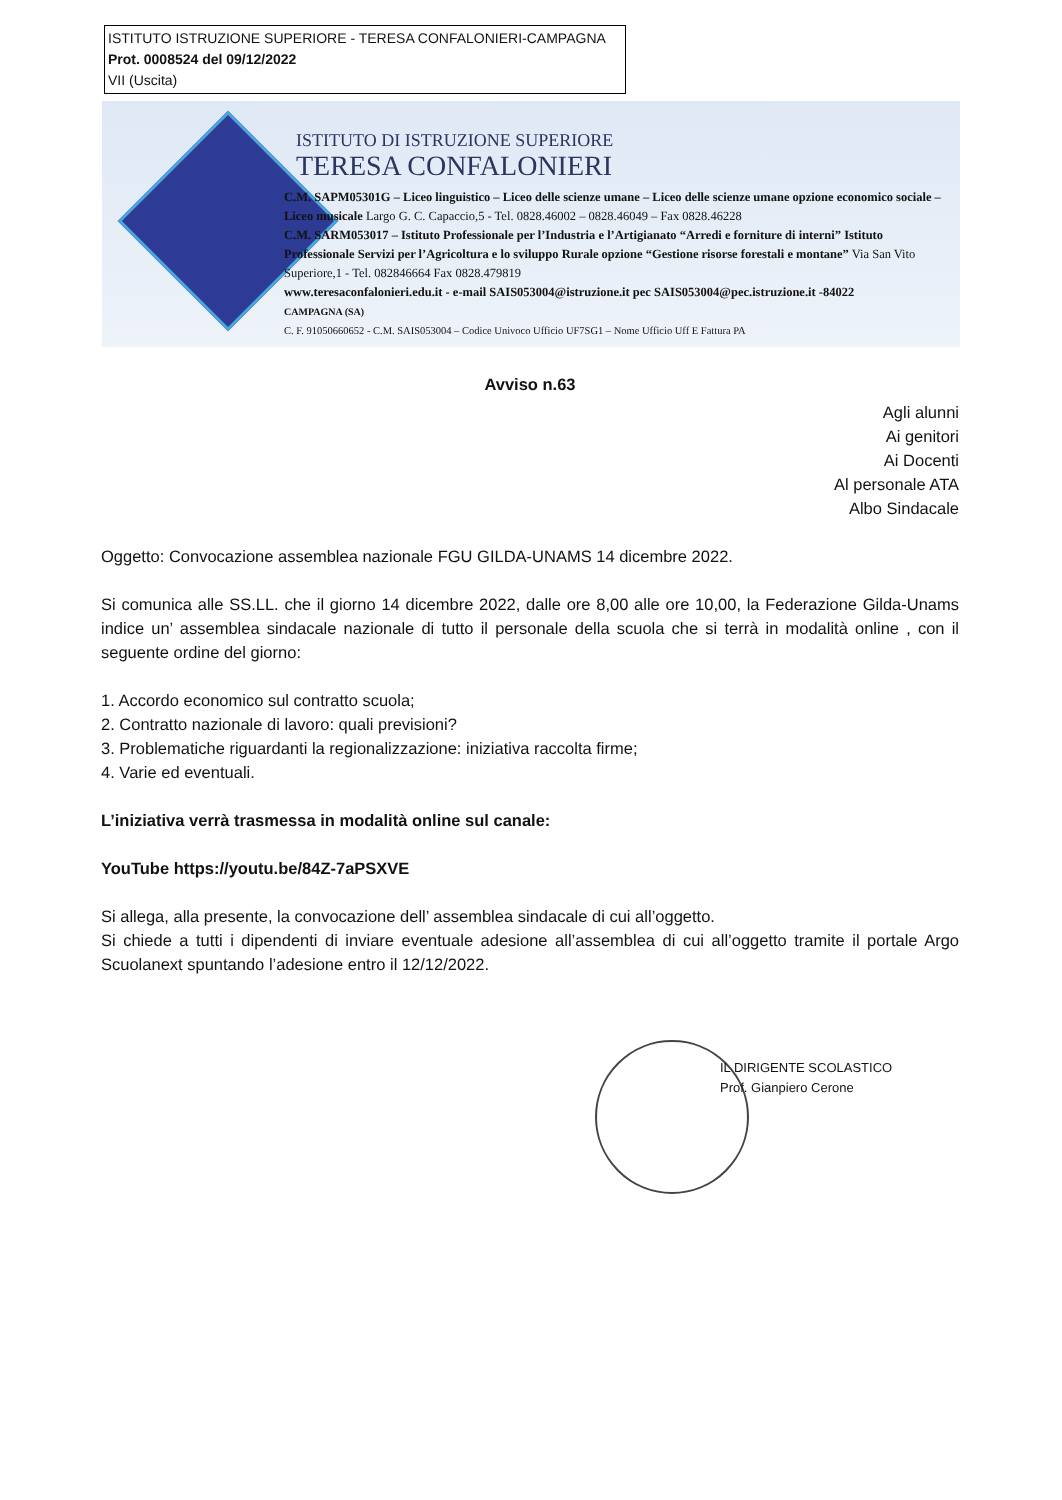ISTITUTO ISTRUZIONE SUPERIORE - TERESA CONFALONIERI-CAMPAGNA
Prot. 0008524 del 09/12/2022
VII (Uscita)
ISTITUTO DI ISTRUZIONE SUPERIORE
TERESA CONFALONIERI
C.M. SAPM05301G – Liceo linguistico – Liceo delle scienze umane – Liceo delle scienze umane opzione economico sociale – Liceo musicale Largo G. C. Capaccio,5 - Tel. 0828.46002 – 0828.46049 – Fax 0828.46228
C.M. SARM053017 – Istituto Professionale per l’Industria e l’Artigianato “Arredi e forniture di interni” Istituto Professionale Servizi per l’Agricoltura e lo sviluppo Rurale opzione “Gestione risorse forestali e montane” Via San Vito Superiore,1 - Tel. 082846664 Fax 0828.479819
www.teresaconfalonieri.edu.it - e-mail SAIS053004@istruzione.it pec SAIS053004@pec.istruzione.it -84022
CAMPAGNA (SA)
C. F. 91050660652 - C.M. SAIS053004 – Codice Univoco Ufficio UF7SG1 – Nome Ufficio Uff E Fattura PA
Avviso n.63
Agli alunni
Ai genitori
Ai Docenti
Al personale ATA
Albo Sindacale
Oggetto: Convocazione assemblea nazionale FGU GILDA-UNAMS 14 dicembre 2022.
Si comunica alle SS.LL. che il giorno 14 dicembre 2022, dalle ore 8,00 alle ore 10,00, la Federazione Gilda-Unams indice un’ assemblea sindacale nazionale di tutto il personale della scuola che si terrà in modalità online , con il seguente ordine del giorno:
1. Accordo economico sul contratto scuola;
2. Contratto nazionale di lavoro: quali previsioni?
3. Problematiche riguardanti la regionalizzazione: iniziativa raccolta firme;
4. Varie ed eventuali.
L’iniziativa verrà trasmessa in modalità online sul canale:
YouTube https://youtu.be/84Z-7aPSXVE
Si allega, alla presente, la convocazione dell’ assemblea sindacale di cui all’oggetto.
Si chiede a tutti i dipendenti di inviare eventuale adesione all’assemblea di cui all’oggetto tramite il portale Argo Scuolanext spuntando l’adesione entro il 12/12/2022.
IL DIRIGENTE SCOLASTICO
Prof. Gianpiero Cerone